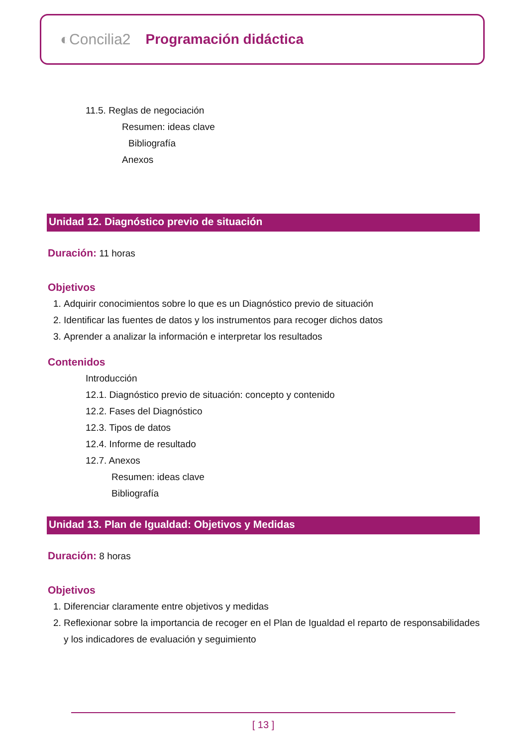◐Concilia2 Programación didáctica
11.5. Reglas de negociación
Resumen: ideas clave
Bibliografía
Anexos
Unidad 12. Diagnóstico previo de situación
Duración: 11 horas
Objetivos
1. Adquirir conocimientos sobre lo que es un Diagnóstico previo de situación
2. Identificar las fuentes de datos y los instrumentos para recoger dichos datos
3. Aprender a analizar la información e interpretar los resultados
Contenidos
Introducción
12.1. Diagnóstico previo de situación: concepto y contenido
12.2. Fases del Diagnóstico
12.3. Tipos de datos
12.4. Informe de resultado
12.7. Anexos
Resumen: ideas clave
Bibliografía
Unidad 13. Plan de Igualdad: Objetivos y Medidas
Duración: 8 horas
Objetivos
1. Diferenciar claramente entre objetivos y medidas
2. Reflexionar sobre la importancia de recoger en el Plan de Igualdad el reparto de responsabilidades y los indicadores de evaluación y seguimiento
[ 13 ]